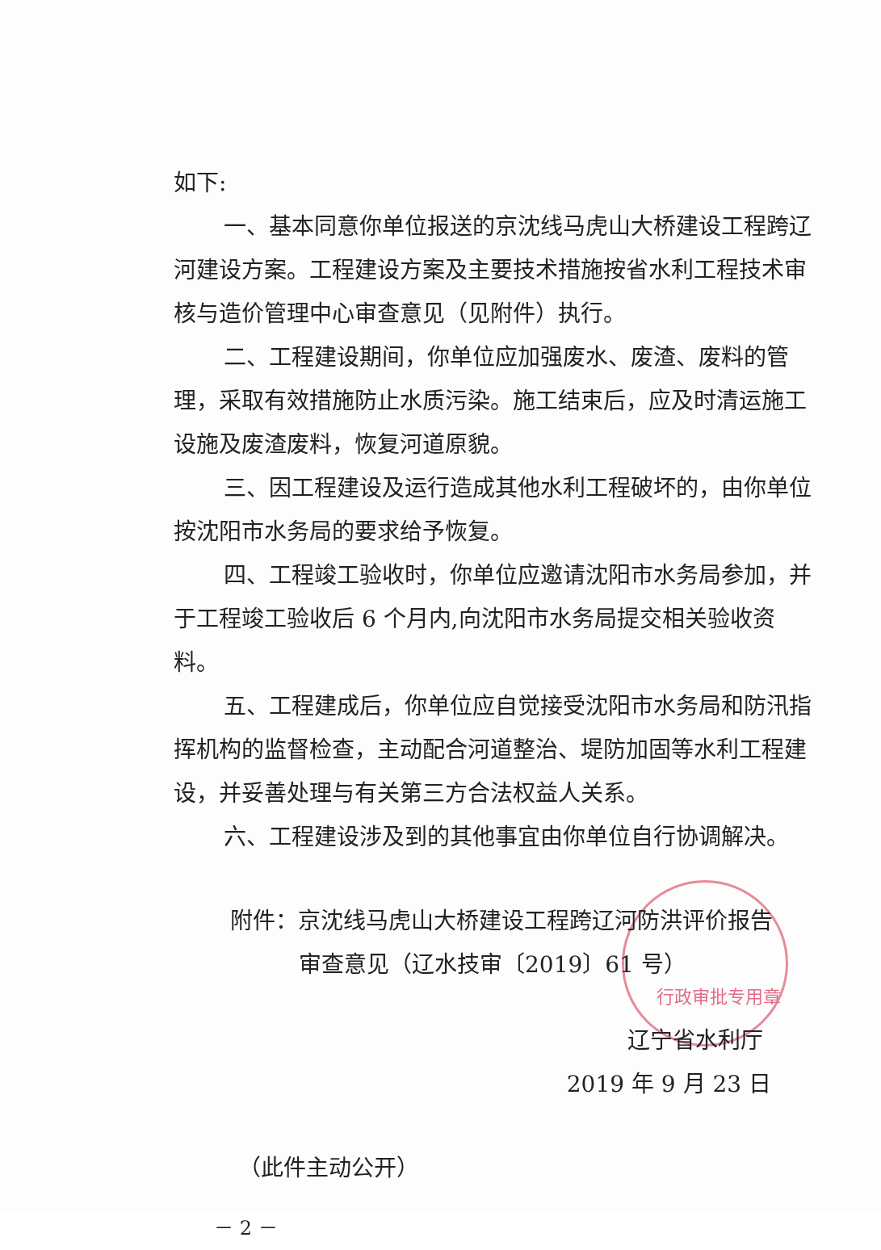行政审批专用章
如下:
一、基本同意你单位报送的京沈线马虎山大桥建设工程跨辽河建设方案。工程建设方案及主要技术措施按省水利工程技术审核与造价管理中心审查意见（见附件）执行。
二、工程建设期间，你单位应加强废水、废渣、废料的管理，采取有效措施防止水质污染。施工结束后，应及时清运施工设施及废渣废料，恢复河道原貌。
三、因工程建设及运行造成其他水利工程破坏的，由你单位按沈阳市水务局的要求给予恢复。
四、工程竣工验收时，你单位应邀请沈阳市水务局参加，并于工程竣工验收后 6 个月内,向沈阳市水务局提交相关验收资料。
五、工程建成后，你单位应自觉接受沈阳市水务局和防汛指挥机构的监督检查，主动配合河道整治、堤防加固等水利工程建设，并妥善处理与有关第三方合法权益人关系。
六、工程建设涉及到的其他事宜由你单位自行协调解决。
附件：京沈线马虎山大桥建设工程跨辽河防洪评价报告
审查意见（辽水技审〔2019〕61 号）
辽宁省水利厅
2019 年 9 月 23 日
（此件主动公开）
－ 2 －